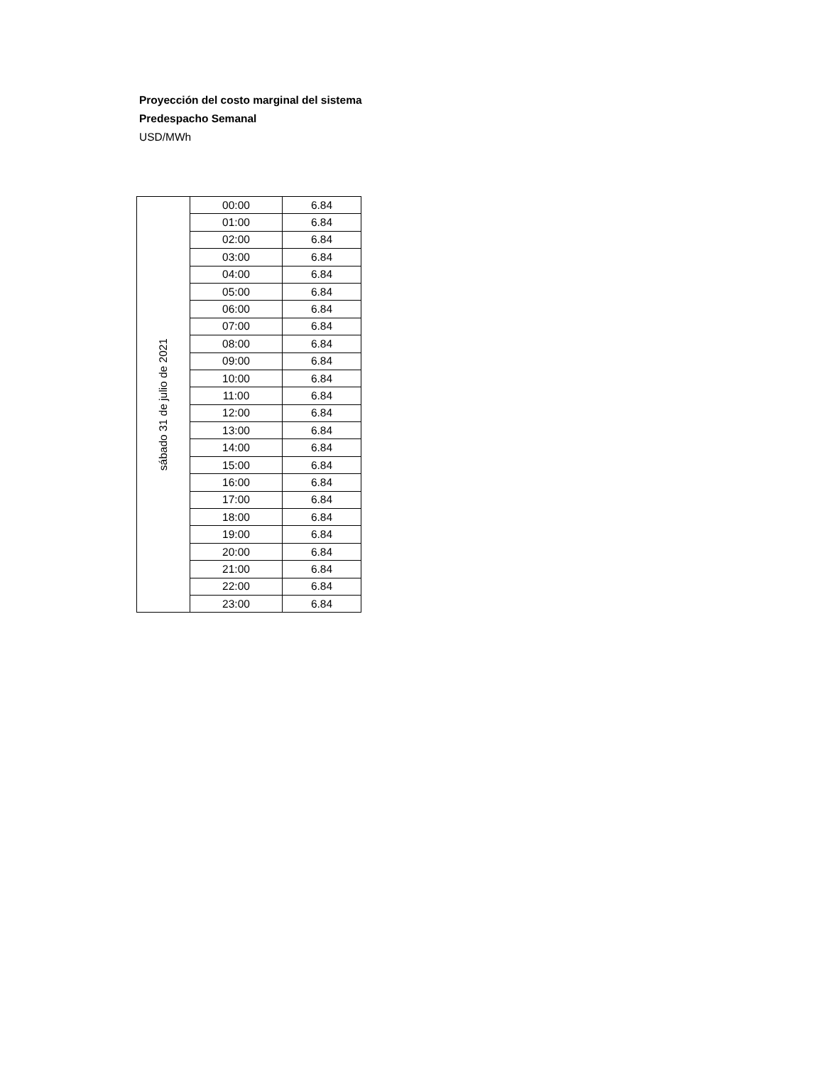Proyección del costo marginal del sistema
Predespacho Semanal
USD/MWh
| sábado 31 de julio de 2021 | 00:00 | 6.84 |
| | 01:00 | 6.84 |
| | 02:00 | 6.84 |
| | 03:00 | 6.84 |
| | 04:00 | 6.84 |
| | 05:00 | 6.84 |
| | 06:00 | 6.84 |
| | 07:00 | 6.84 |
| | 08:00 | 6.84 |
| | 09:00 | 6.84 |
| | 10:00 | 6.84 |
| | 11:00 | 6.84 |
| | 12:00 | 6.84 |
| | 13:00 | 6.84 |
| | 14:00 | 6.84 |
| | 15:00 | 6.84 |
| | 16:00 | 6.84 |
| | 17:00 | 6.84 |
| | 18:00 | 6.84 |
| | 19:00 | 6.84 |
| | 20:00 | 6.84 |
| | 21:00 | 6.84 |
| | 22:00 | 6.84 |
| | 23:00 | 6.84 |